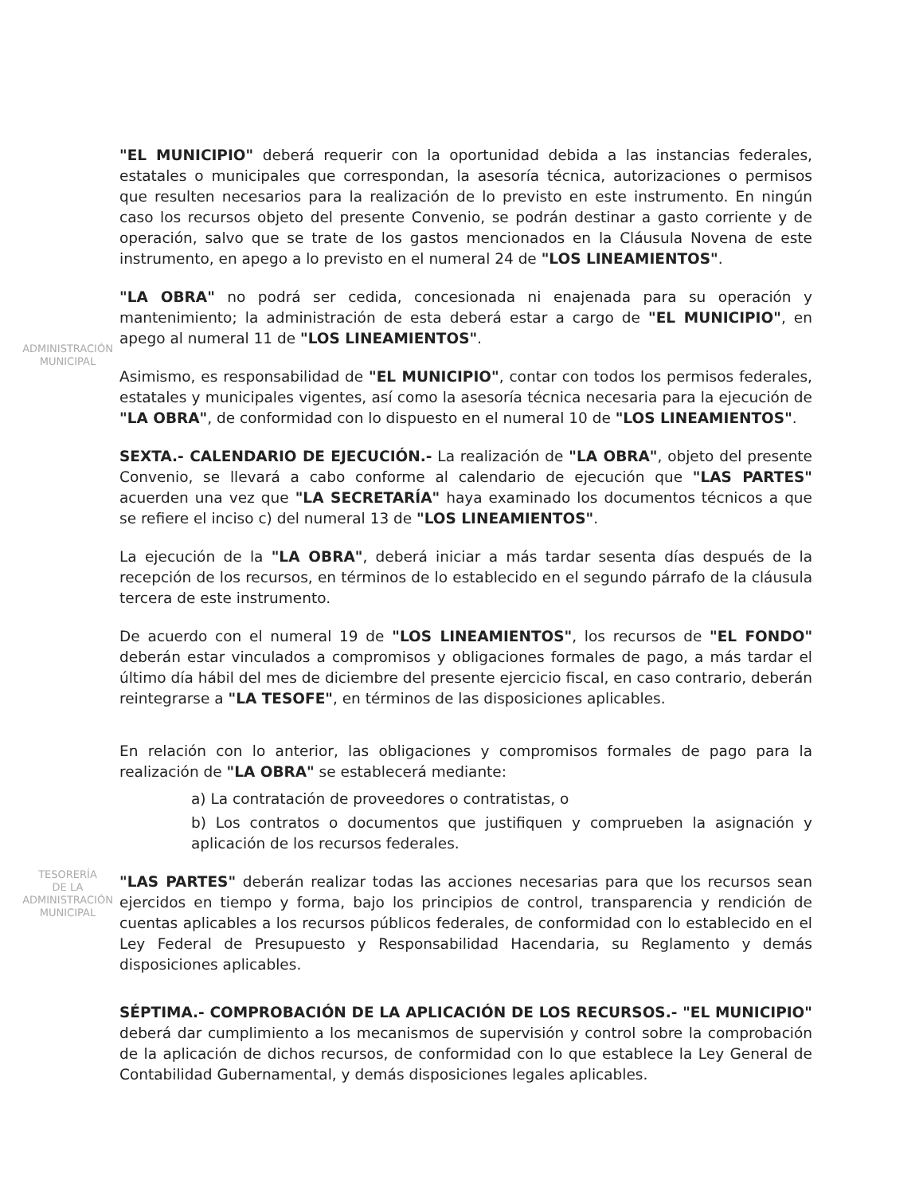ADMINISTRACIÓN
MUNICIPAL
TESORERÍA
DE LA
ADMINISTRACIÓN
MUNICIPAL
"EL MUNICIPIO" deberá requerir con la oportunidad debida a las instancias federales, estatales o municipales que correspondan, la asesoría técnica, autorizaciones o permisos que resulten necesarios para la realización de lo previsto en este instrumento. En ningún caso los recursos objeto del presente Convenio, se podrán destinar a gasto corriente y de operación, salvo que se trate de los gastos mencionados en la Cláusula Novena de este instrumento, en apego a lo previsto en el numeral 24 de "LOS LINEAMIENTOS".
"LA OBRA" no podrá ser cedida, concesionada ni enajenada para su operación y mantenimiento; la administración de esta deberá estar a cargo de "EL MUNICIPIO", en apego al numeral 11 de "LOS LINEAMIENTOS".
Asimismo, es responsabilidad de "EL MUNICIPIO", contar con todos los permisos federales, estatales y municipales vigentes, así como la asesoría técnica necesaria para la ejecución de "LA OBRA", de conformidad con lo dispuesto en el numeral 10 de "LOS LINEAMIENTOS".
SEXTA.- CALENDARIO DE EJECUCIÓN.- La realización de "LA OBRA", objeto del presente Convenio, se llevará a cabo conforme al calendario de ejecución que "LAS PARTES" acuerden una vez que "LA SECRETARÍA" haya examinado los documentos técnicos a que se refiere el inciso c) del numeral 13 de "LOS LINEAMIENTOS".
La ejecución de la "LA OBRA", deberá iniciar a más tardar sesenta días después de la recepción de los recursos, en términos de lo establecido en el segundo párrafo de la cláusula tercera de este instrumento.
De acuerdo con el numeral 19 de "LOS LINEAMIENTOS", los recursos de "EL FONDO" deberán estar vinculados a compromisos y obligaciones formales de pago, a más tardar el último día hábil del mes de diciembre del presente ejercicio fiscal, en caso contrario, deberán reintegrarse a "LA TESOFE", en términos de las disposiciones aplicables.
En relación con lo anterior, las obligaciones y compromisos formales de pago para la realización de "LA OBRA" se establecerá mediante:
a) La contratación de proveedores o contratistas, o
b) Los contratos o documentos que justifiquen y comprueben la asignación y aplicación de los recursos federales.
"LAS PARTES" deberán realizar todas las acciones necesarias para que los recursos sean ejercidos en tiempo y forma, bajo los principios de control, transparencia y rendición de cuentas aplicables a los recursos públicos federales, de conformidad con lo establecido en el Ley Federal de Presupuesto y Responsabilidad Hacendaria, su Reglamento y demás disposiciones aplicables.
SÉPTIMA.- COMPROBACIÓN DE LA APLICACIÓN DE LOS RECURSOS.- "EL MUNICIPIO" deberá dar cumplimiento a los mecanismos de supervisión y control sobre la comprobación de la aplicación de dichos recursos, de conformidad con lo que establece la Ley General de Contabilidad Gubernamental, y demás disposiciones legales aplicables.